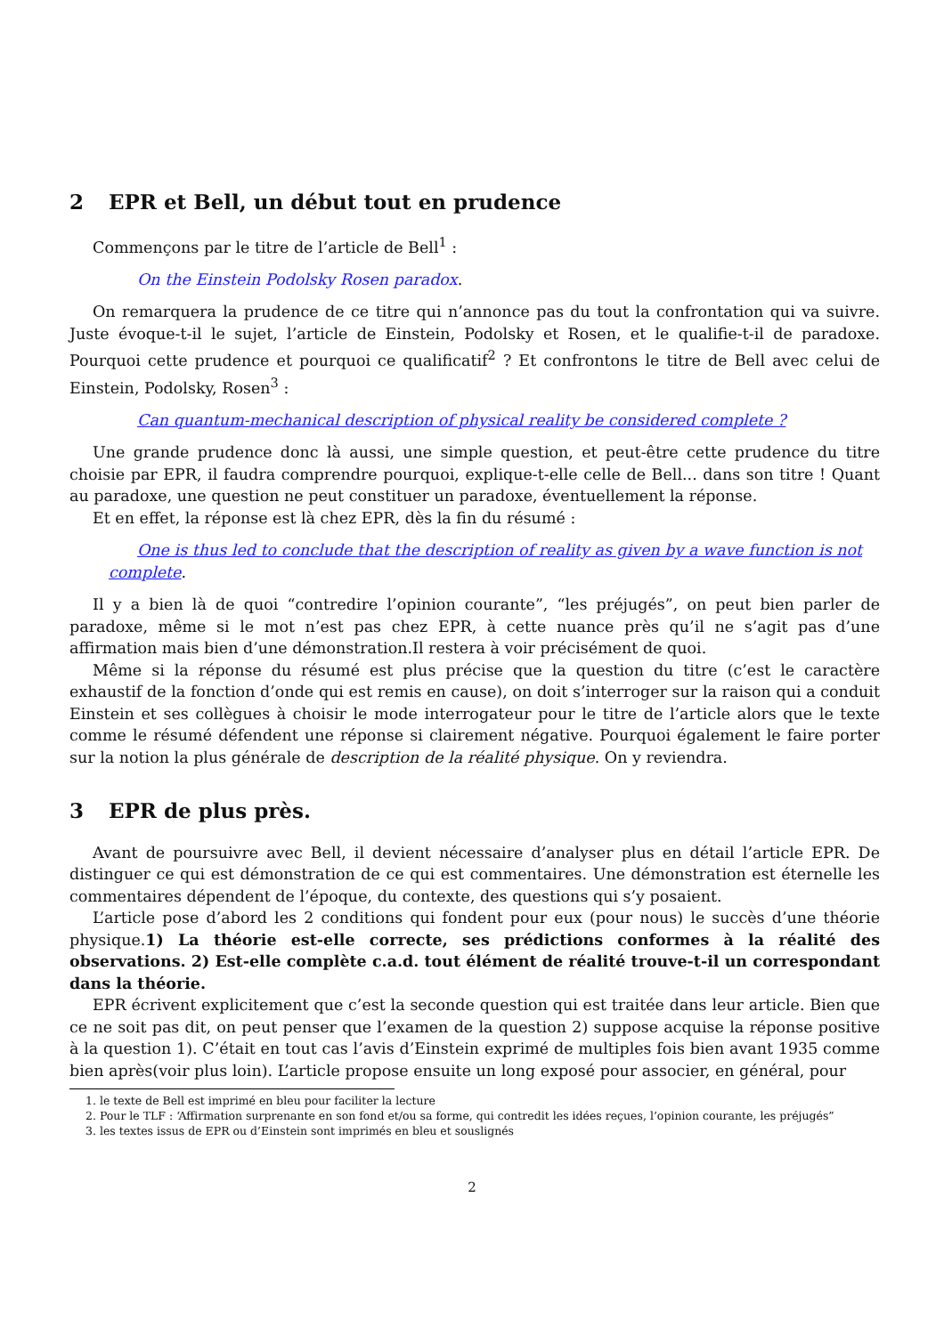2 EPR et Bell, un début tout en prudence
Commençons par le titre de l’article de Bell<sup>1</sup> :
On the Einstein Podolsky Rosen paradox.
On remarquera la prudence de ce titre qui n’annonce pas du tout la confrontation qui va suivre. Juste évoque-t-il le sujet, l’article de Einstein, Podolsky et Rosen, et le qualifie-t-il de paradoxe. Pourquoi cette prudence et pourquoi ce qualificatif<sup>2</sup> ? Et confrontons le titre de Bell avec celui de Einstein, Podolsky, Rosen<sup>3</sup> :
Can quantum-mechanical description of physical reality be considered complete ?
Une grande prudence donc là aussi, une simple question, et peut-être cette prudence du titre choisie par EPR, il faudra comprendre pourquoi, explique-t-elle celle de Bell... dans son titre ! Quant au paradoxe, une question ne peut constituer un paradoxe, éventuellement la réponse.
Et en effet, la réponse est là chez EPR, dès la fin du résumé :
One is thus led to conclude that the description of reality as given by a wave function is not complete.
Il y a bien là de quoi “contredire l’opinion courante”, “les préjugés”, on peut bien parler de paradoxe, même si le mot n’est pas chez EPR, à cette nuance près qu’il ne s’agit pas d’une affirmation mais bien d’une démonstration.Il restera à voir précisément de quoi.
Même si la réponse du résumé est plus précise que la question du titre (c’est le caractère exhaustif de la fonction d’onde qui est remis en cause), on doit s’interroger sur la raison qui a conduit Einstein et ses collègues à choisir le mode interrogateur pour le titre de l’article alors que le texte comme le résumé défendent une réponse si clairement négative. Pourquoi également le faire porter sur la notion la plus générale de description de la réalité physique. On y reviendra.
3 EPR de plus près.
Avant de poursuivre avec Bell, il devient nécessaire d’analyser plus en détail l’article EPR. De distinguer ce qui est démonstration de ce qui est commentaires. Une démonstration est éternelle les commentaires dépendent de l’époque, du contexte, des questions qui s’y posaient.
L’article pose d’abord les 2 conditions qui fondent pour eux (pour nous) le succès d’une théorie physique.1) La théorie est-elle correcte, ses prédictions conformes à la réalité des observations. 2) Est-elle complète c.a.d. tout élément de réalité trouve-t-il un correspondant dans la théorie.
EPR écrivent explicitement que c’est la seconde question qui est traitée dans leur article. Bien que ce ne soit pas dit, on peut penser que l’examen de la question 2) suppose acquise la réponse positive à la question 1). C’était en tout cas l’avis d’Einstein exprimé de multiples fois bien avant 1935 comme bien après(voir plus loin). L’article propose ensuite un long exposé pour associer, en général, pour
1. le texte de Bell est imprimé en bleu pour faciliter la lecture
2. Pour le TLF : ‘Affirmation surprenante en son fond et/ou sa forme, qui contredit les idées reçues, l’opinion courante, les préjugés”
3. les textes issus de EPR ou d’Einstein sont imprimés en bleu et souslignés
2